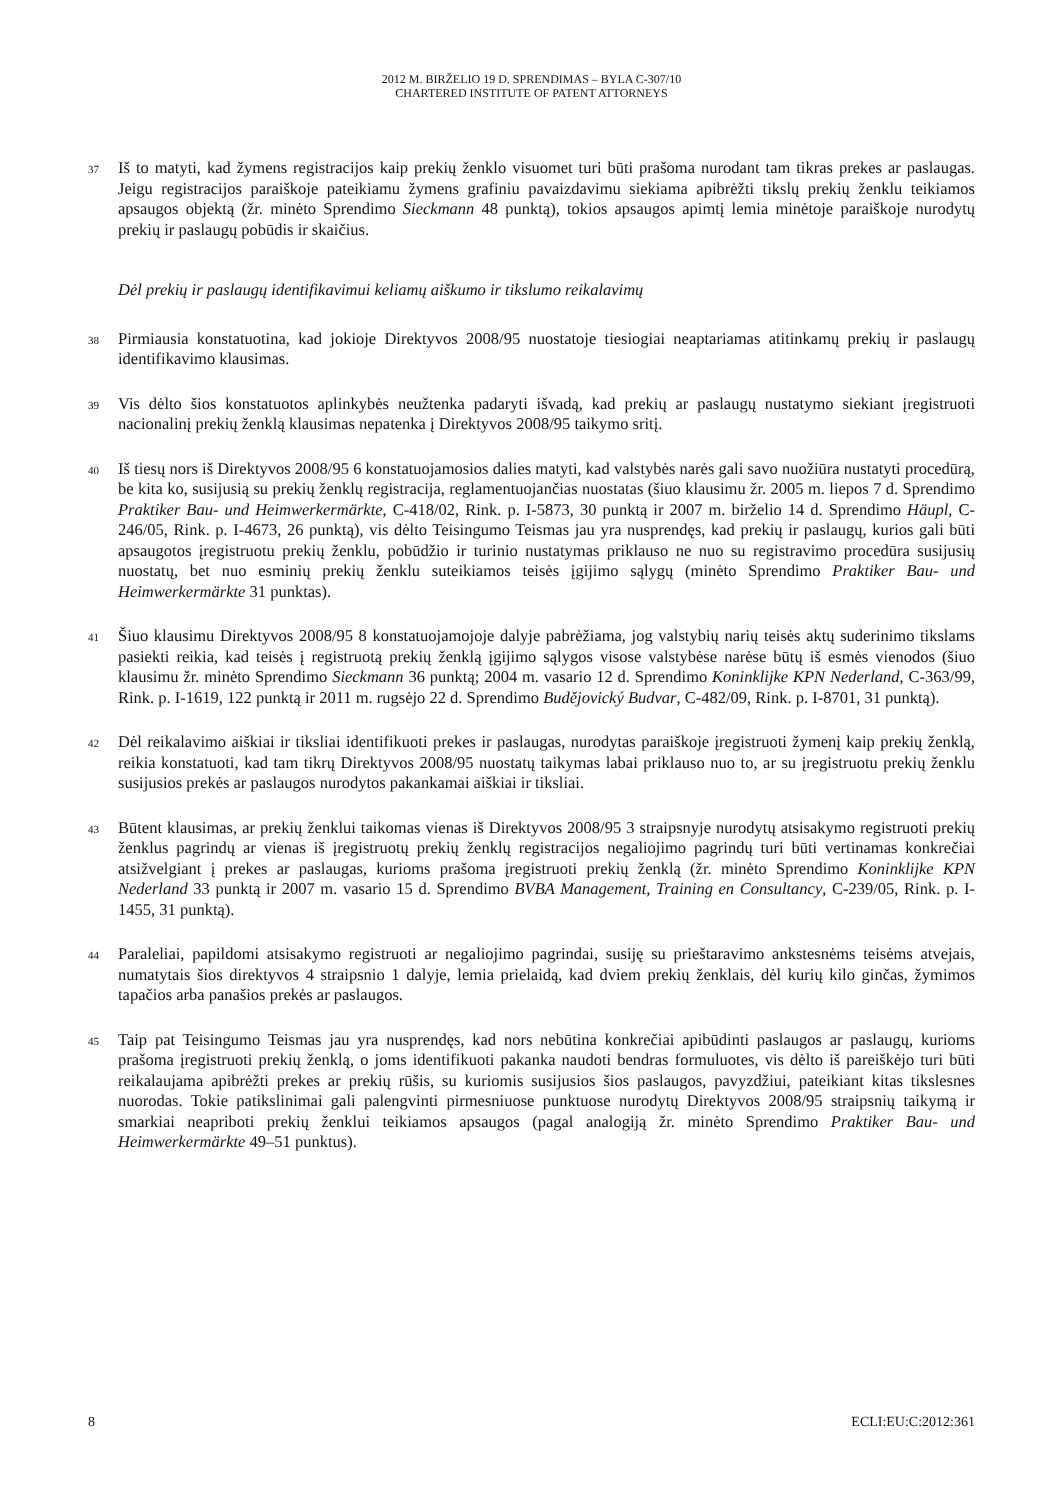2012 M. BIRŽELIO 19 D. SPRENDIMAS – BYLA C-307/10
CHARTERED INSTITUTE OF PATENT ATTORNEYS
37
Iš to matyti, kad žymens registracijos kaip prekių ženklo visuomet turi būti prašoma nurodant tam tikras prekes ar paslaugas. Jeigu registracijos paraiškoje pateikiamu žymens grafiniu pavaizdavimu siekiama apibrėžti tikslų prekių ženklu teikiamos apsaugos objektą (žr. minėto Sprendimo Sieckmann 48 punktą), tokios apsaugos apimtį lemia minėtoje paraiškoje nurodytų prekių ir paslaugų pobūdis ir skaičius.
Dėl prekių ir paslaugų identifikavimui keliamų aiškumo ir tikslumo reikalavimų
38
Pirmiausia konstatuotina, kad jokioje Direktyvos 2008/95 nuostatoje tiesiogiai neaptariamas atitinkamų prekių ir paslaugų identifikavimo klausimas.
39
Vis dėlto šios konstatuotos aplinkybės neužtenka padaryti išvadą, kad prekių ar paslaugų nustatymo siekiant įregistruoti nacionalinį prekių ženklą klausimas nepatenka į Direktyvos 2008/95 taikymo sritį.
40
Iš tiesų nors iš Direktyvos 2008/95 6 konstatuojamosios dalies matyti, kad valstybės narės gali savo nuožiūra nustatyti procedūrą, be kita ko, susijusią su prekių ženklų registracija, reglamentuojančias nuostatas (šiuo klausimu žr. 2005 m. liepos 7 d. Sprendimo Praktiker Bau- und Heimwerkermärkte, C-418/02, Rink. p. I-5873, 30 punktą ir 2007 m. birželio 14 d. Sprendimo Häupl, C-246/05, Rink. p. I-4673, 26 punktą), vis dėlto Teisingumo Teismas jau yra nusprendęs, kad prekių ir paslaugų, kurios gali būti apsaugotos įregistruotu prekių ženklu, pobūdžio ir turinio nustatymas priklauso ne nuo su registravimo procedūra susijusių nuostatų, bet nuo esminių prekių ženklu suteikiamos teisės įgijimo sąlygų (minėto Sprendimo Praktiker Bau- und Heimwerkermärkte 31 punktas).
41
Šiuo klausimu Direktyvos 2008/95 8 konstatuojamojoje dalyje pabrėžiama, jog valstybių narių teisės aktų suderinimo tikslams pasiekti reikia, kad teisės į registruotą prekių ženklą įgijimo sąlygos visose valstybėse narėse būtų iš esmės vienodos (šiuo klausimu žr. minėto Sprendimo Sieckmann 36 punktą; 2004 m. vasario 12 d. Sprendimo Koninklijke KPN Nederland, C-363/99, Rink. p. I-1619, 122 punktą ir 2011 m. rugsėjo 22 d. Sprendimo Budějovický Budvar, C-482/09, Rink. p. I-8701, 31 punktą).
42
Dėl reikalavimo aiškiai ir tiksliai identifikuoti prekes ir paslaugas, nurodytas paraiškoje įregistruoti žymenį kaip prekių ženklą, reikia konstatuoti, kad tam tikrų Direktyvos 2008/95 nuostatų taikymas labai priklauso nuo to, ar su įregistruotu prekių ženklu susijusios prekės ar paslaugos nurodytos pakankamai aiškiai ir tiksliai.
43
Būtent klausimas, ar prekių ženklui taikomas vienas iš Direktyvos 2008/95 3 straipsnyje nurodytų atsisakymo registruoti prekių ženklus pagrindų ar vienas iš įregistruotų prekių ženklų registracijos negaliojimo pagrindų turi būti vertinamas konkrečiai atsižvelgiant į prekes ar paslaugas, kurioms prašoma įregistruoti prekių ženklą (žr. minėto Sprendimo Koninklijke KPN Nederland 33 punktą ir 2007 m. vasario 15 d. Sprendimo BVBA Management, Training en Consultancy, C-239/05, Rink. p. I-1455, 31 punktą).
44
Paraleliai, papildomi atsisakymo registruoti ar negaliojimo pagrindai, susiję su prieštaravimo ankstesnėms teisėms atvejais, numatytais šios direktyvos 4 straipsnio 1 dalyje, lemia prielaidą, kad dviem prekių ženklais, dėl kurių kilo ginčas, žymimos tapačios arba panašios prekės ar paslaugos.
45
Taip pat Teisingumo Teismas jau yra nusprendęs, kad nors nebūtina konkrečiai apibūdinti paslaugos ar paslaugų, kurioms prašoma įregistruoti prekių ženklą, o joms identifikuoti pakanka naudoti bendras formuluotes, vis dėlto iš pareiškėjo turi būti reikalaujama apibrėžti prekes ar prekių rūšis, su kuriomis susijusios šios paslaugos, pavyzdžiui, pateikiant kitas tikslesnes nuorodas. Tokie patikslinimai gali palengvinti pirmesniuose punktuose nurodytų Direktyvos 2008/95 straipsnių taikymą ir smarkiai neapriboti prekių ženklui teikiamos apsaugos (pagal analogiją žr. minėto Sprendimo Praktiker Bau- und Heimwerkermärkte 49–51 punktus).
8 ECLI:EU:C:2012:361